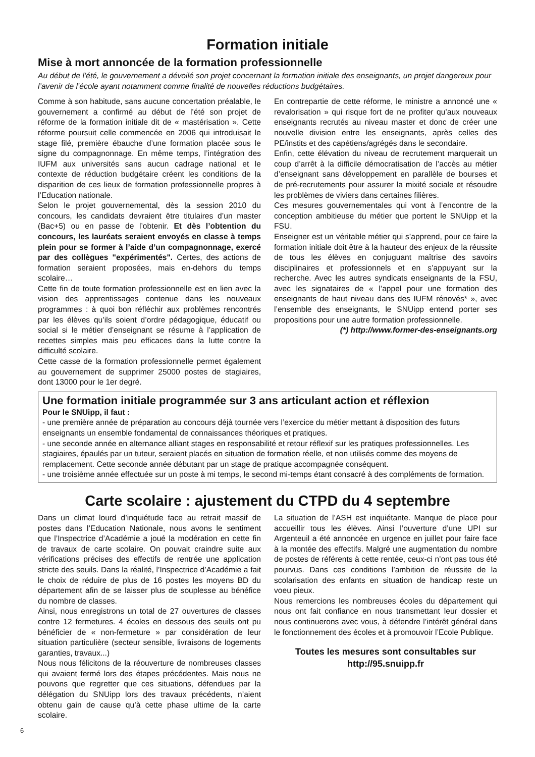Formation initiale
Mise à mort annoncée de la formation professionnelle
Au début de l’été, le gouvernement a dévoilé son projet concernant la formation initiale des enseignants, un projet dangereux pour l’avenir de l’école ayant notamment comme finalité de nouvelles réductions budgétaires.
Comme à son habitude, sans aucune concertation préalable, le gouvernement a confirmé au début de l’été son projet de réforme de la formation initiale dit de « mastérisation ». Cette réforme poursuit celle commencée en 2006 qui introduisait le stage filé, première ébauche d’une formation placée sous le signe du compagnonnage. En même temps, l’intégration des IUFM aux universités sans aucun cadrage national et le contexte de réduction budgétaire créent les conditions de la disparition de ces lieux de formation professionnelle propres à l’Education nationale.
Selon le projet gouvernemental, dès la session 2010 du concours, les candidats devraient être titulaires d’un master (Bac+5) ou en passe de l’obtenir. Et dès l’obtention du concours, les lauréats seraient envoyés en classe à temps plein pour se former à l’aide d’un compagnonnage, exercé par des collègues "expérimentés". Certes, des actions de formation seraient proposées, mais en-dehors du temps scolaire…
Cette fin de toute formation professionnelle est en lien avec la vision des apprentissages contenue dans les nouveaux programmes : à quoi bon réfléchir aux problèmes rencontrés par les élèves qu’ils soient d’ordre pédagogique, éducatif ou social si le métier d’enseignant se résume à l’application de recettes simples mais peu efficaces dans la lutte contre la difficulté scolaire.
Cette casse de la formation professionnelle permet également au gouvernement de supprimer 25000 postes de stagiaires, dont 13000 pour le 1er degré.
En contrepartie de cette réforme, le ministre a annoncé une « revalorisation » qui risque fort de ne profiter qu’aux nouveaux enseignants recrutés au niveau master et donc de créer une nouvelle division entre les enseignants, après celles des PE/instits et des capétiens/agrégés dans le secondaire.
Enfin, cette élévation du niveau de recrutement marquerait un coup d’arrêt à la difficile démocratisation de l’accès au métier d’enseignant sans développement en parallèle de bourses et de pré-recrutements pour assurer la mixité sociale et résoudre les problèmes de viviers dans certaines filières.
Ces mesures gouvernementales qui vont à l’encontre de la conception ambitieuse du métier que portent le SNUipp et la FSU.
Enseigner est un véritable métier qui s’apprend, pour ce faire la formation initiale doit être à la hauteur des enjeux de la réussite de tous les élèves en conjuguant maîtrise des savoirs disciplinaires et professionnels et en s’appuyant sur la recherche. Avec les autres syndicats enseignants de la FSU, avec les signataires de « l’appel pour une formation des enseignants de haut niveau dans des IUFM rénovés* », avec l’ensemble des enseignants, le SNUipp entend porter ses propositions pour une autre formation professionnelle.
(*) http://www.former-des-enseignants.org
Une formation initiale programmée sur 3 ans articulant action et réflexion
Pour le SNUipp, il faut :
- une première année de préparation au concours déjà tournée vers l’exercice du métier mettant à disposition des futurs enseignants un ensemble fondamental de connaissances théoriques et pratiques.
- une seconde année en alternance alliant stages en responsabilité et retour réflexif sur les pratiques professionnelles. Les stagiaires, épaulés par un tuteur, seraient placés en situation de formation réelle, et non utilisés comme des moyens de remplacement. Cette seconde année débutant par un stage de pratique accompagnée conséquent.
- une troisième année effectuée sur un poste à mi temps, le second mi-temps étant consacré à des compléments de formation.
Carte scolaire : ajustement du CTPD du 4 septembre
Dans un climat lourd d’inquiétude face au retrait massif de postes dans l’Education Nationale, nous avons le sentiment que l’Inspectrice d’Académie a joué la modération en cette fin de travaux de carte scolaire. On pouvait craindre suite aux vérifications précises des effectifs de rentrée une application stricte des seuils. Dans la réalité, l’Inspectrice d’Académie a fait le choix de réduire de plus de 16 postes les moyens BD du département afin de se laisser plus de souplesse au bénéfice du nombre de classes.
Ainsi, nous enregistrons un total de 27 ouvertures de classes contre 12 fermetures. 4 écoles en dessous des seuils ont pu bénéficier de « non-fermeture » par considération de leur situation particulière (secteur sensible, livraisons de logements garanties, travaux...)
Nous nous félicitons de la réouverture de nombreuses classes qui avaient fermé lors des étapes précédentes. Mais nous ne pouvons que regretter que ces situations, défendues par la délégation du SNUipp lors des travaux précédents, n’aient obtenu gain de cause qu’à cette phase ultime de la carte scolaire.
La situation de l’ASH est inquiétante. Manque de place pour accueillir tous les élèves. Ainsi l’ouverture d’une UPI sur Argenteuil a été annoncée en urgence en juillet pour faire face à la montée des effectifs. Malgré une augmentation du nombre de postes de référents à cette rentée, ceux-ci n’ont pas tous été pourvus. Dans ces conditions l’ambition de réussite de la scolarisation des enfants en situation de handicap reste un voeu pieux.
Nous remercions les nombreuses écoles du département qui nous ont fait confiance en nous transmettant leur dossier et nous continuerons avec vous, à défendre l’intérêt général dans le fonctionnement des écoles et à promouvoir l’Ecole Publique.
Toutes les mesures sont consultables sur
http://95.snuipp.fr
6